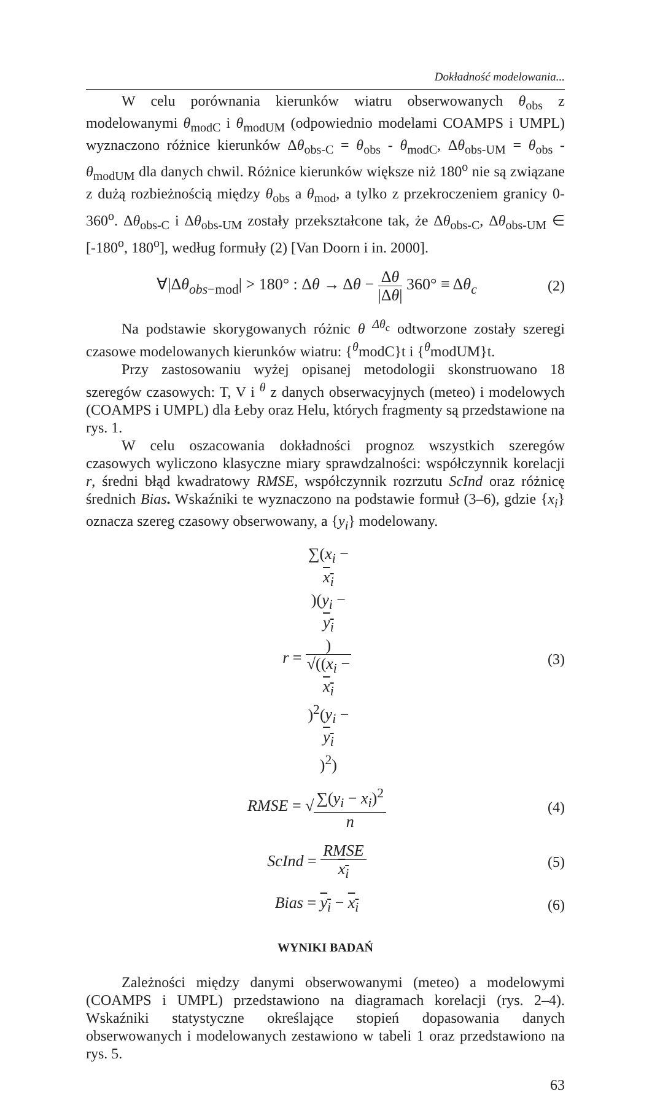Dokładność modelowania...
W celu porównania kierunków wiatru obserwowanych θ<sub>obs</sub> z modelowanymi θ<sub>modC</sub> i θ<sub>modUM</sub> (odpowiednio modelami COAMPS i UMPL) wyznaczono różnice kierunków Δθ<sub>obs-C</sub> = θ<sub>obs</sub> - θ<sub>modC</sub>, Δθ<sub>obs-UM</sub> = θ<sub>obs</sub> - θ<sub>modUM</sub> dla danych chwil. Różnice kierunków większe niż 180<sup>o</sup> nie są związane z dużą rozbieżnością między θ<sub>obs</sub> a θ<sub>mod</sub>, a tylko z przekroczeniem granicy 0-360<sup>o</sup>. Δθ<sub>obs-C</sub> i Δθ<sub>obs-UM</sub> zostały przekształcone tak, że Δθ<sub>obs-C</sub>, Δθ<sub>obs-UM</sub> ∈ [-180<sup>o</sup>, 180<sup>o</sup>], według formuły (2) [Van Doorn i in. 2000].
∀|Δθ<sub>obs−mod</sub>| > 180° : Δθ → Δθ − Δθ |Δθ| 360° ≡ Δθ<sub>c</sub>
(2)
Na podstawie skorygowanych różnic θ <sup>Δθ<sub>c</sub></sup> odtworzone zostały szeregi czasowe modelowanych kierunków wiatru: {<sup>θ</sup>modC}t i {<sup>θ</sup>modUM}t.
Przy zastosowaniu wyżej opisanej metodologii skonstruowano 18 szeregów czasowych: T, V i <sup>θ</sup> z danych obserwacyjnych (meteo) i modelowych (COAMPS i UMPL) dla Łeby oraz Helu, których fragmenty są przedstawione na rys. 1.
W celu oszacowania dokładności prognoz wszystkich szeregów czasowych wyliczono klasyczne miary sprawdzalności: współczynnik korelacji r, średni błąd kwadratowy RMSE, współczynnik rozrzutu ScInd oraz różnicę średnich Bias. Wskaźniki te wyznaczono na podstawie formuł (3–6), gdzie {x<sub>i</sub>} oznacza szereg czasowy obserwowany, a {y<sub>i</sub>} modelowany.
r = ∑(x<sub>i</sub> −
x<sub>i</sub>)(y<sub>i</sub> −
y<sub>i</sub>) √((x<sub>i</sub> −
x<sub>i</sub>)<sup>2</sup>(y<sub>i</sub> −
y<sub>i</sub>)<sup>2</sup>)
(3)
RMSE = √∑(y<sub>i</sub> − x<sub>i</sub>)<sup>2</sup> n (4)
ScInd = RMSE x<sub>i</sub> (5)
Bias = y<sub>i</sub> − x<sub>i</sub> (6)
WYNIKI BADAŃ
Zależności między danymi obserwowanymi (meteo) a modelowymi (COAMPS i UMPL) przedstawiono na diagramach korelacji (rys. 2–4). Wskaźniki statystyczne określające stopień dopasowania danych obserwowanych i modelowanych zestawiono w tabeli 1 oraz przedstawiono na rys. 5.
63